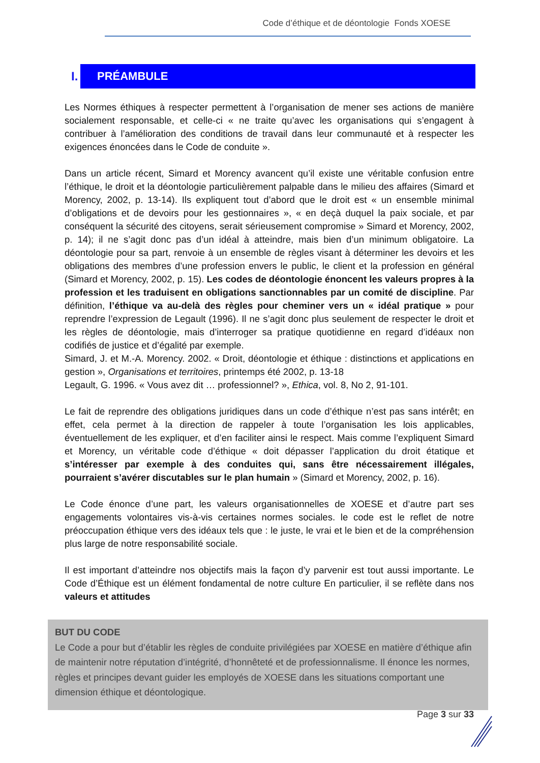Code d’éthique et de déontologie Fonds XOESE
I. PRÉAMBULE
Les Normes éthiques à respecter permettent à l’organisation de mener ses actions de manière socialement responsable, et celle-ci « ne traite qu’avec les organisations qui s’engagent à contribuer à l’amélioration des conditions de travail dans leur communauté et à respecter les exigences énoncées dans le Code de conduite ».
Dans un article récent, Simard et Morency avancent qu’il existe une véritable confusion entre l’éthique, le droit et la déontologie particulièrement palpable dans le milieu des affaires (Simard et Morency, 2002, p. 13-14). Ils expliquent tout d’abord que le droit est « un ensemble minimal d’obligations et de devoirs pour les gestionnaires », « en deçà duquel la paix sociale, et par conséquent la sécurité des citoyens, serait sérieusement compromise » Simard et Morency, 2002, p. 14); il ne s’agit donc pas d’un idéal à atteindre, mais bien d’un minimum obligatoire. La déontologie pour sa part, renvoie à un ensemble de règles visant à déterminer les devoirs et les obligations des membres d’une profession envers le public, le client et la profession en général (Simard et Morency, 2002, p. 15). Les codes de déontologie énoncent les valeurs propres à la profession et les traduisent en obligations sanctionnables par un comité de discipline. Par définition, l’éthique va au-delà des règles pour cheminer vers un « idéal pratique » pour reprendre l’expression de Legault (1996). Il ne s’agit donc plus seulement de respecter le droit et les règles de déontologie, mais d’interroger sa pratique quotidienne en regard d’idéaux non codifiés de justice et d’égalité par exemple.
Simard, J. et M.-A. Morency. 2002. « Droit, déontologie et éthique : distinctions et applications en gestion », Organisations et territoires, printemps été 2002, p. 13-18
Legault, G. 1996. « Vous avez dit … professionnel? », Ethica, vol. 8, No 2, 91-101.
Le fait de reprendre des obligations juridiques dans un code d’éthique n’est pas sans intérêt; en effet, cela permet à la direction de rappeler à toute l’organisation les lois applicables, éventuellement de les expliquer, et d’en faciliter ainsi le respect. Mais comme l’expliquent Simard et Morency, un véritable code d’éthique « doit dépasser l’application du droit étatique et s’intéresser par exemple à des conduites qui, sans être nécessairement illégales, pourraient s’avérer discutables sur le plan humain » (Simard et Morency, 2002, p. 16).
Le Code énonce d’une part, les valeurs organisationnelles de XOESE et d’autre part ses engagements volontaires vis-à-vis certaines normes sociales. le code est le reflet de notre préoccupation éthique vers des idéaux tels que : le juste, le vrai et le bien et de la compréhension plus large de notre responsabilité sociale.
Il est important d’atteindre nos objectifs mais la façon d’y parvenir est tout aussi importante. Le Code d’Éthique est un élément fondamental de notre culture En particulier, il se reflète dans nos valeurs et attitudes
BUT DU CODE
Le Code a pour but d’établir les règles de conduite privilégiées par XOESE en matière d’éthique afin de maintenir notre réputation d’intégrité, d’honnêteté et de professionnalisme. Il énonce les normes, règles et principes devant guider les employés de XOESE dans les situations comportant une dimension éthique et déontologique.
Page 3 sur 33